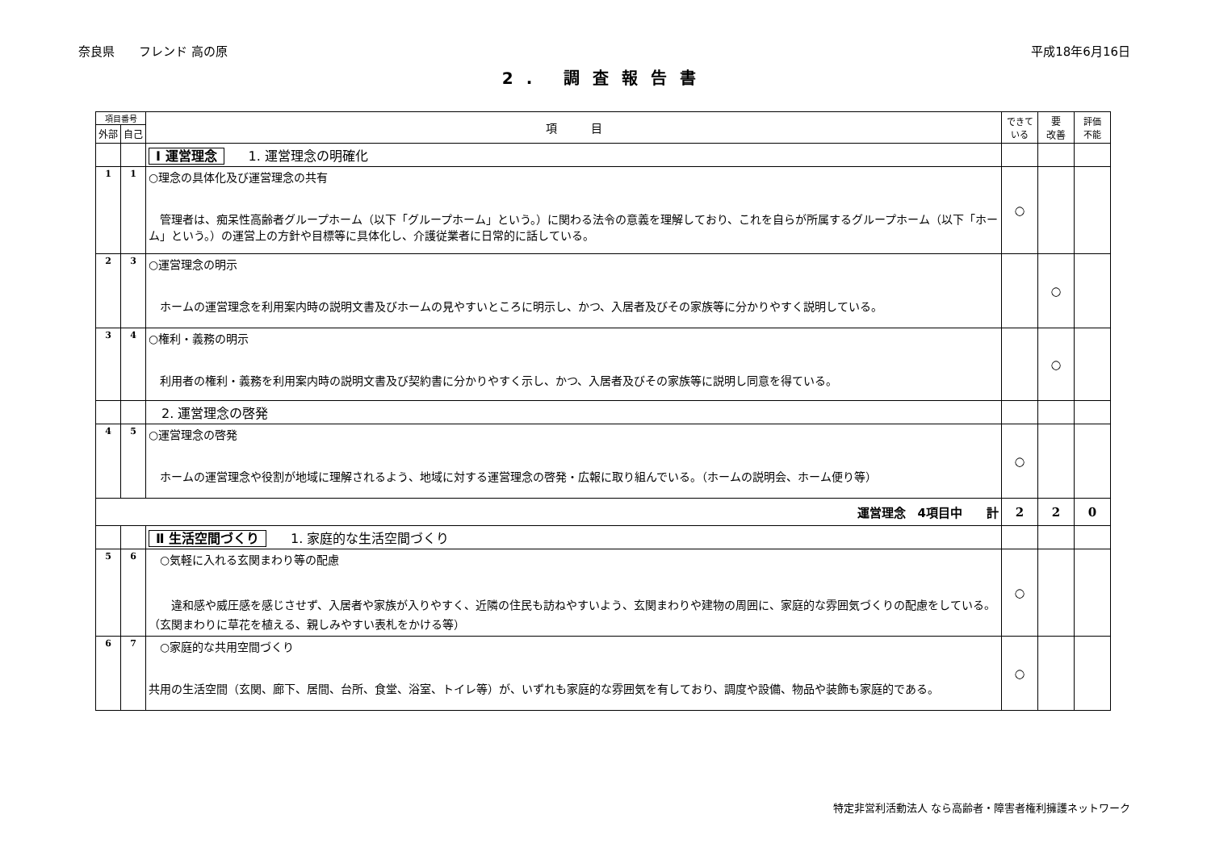奈良県　　フレンド 高の原 平成18年6月16日
2. 調査報告書
| 項目番号 | | 項 目 | できている | 要 改善 | 評価 不能 |
| --- | --- | --- | --- | --- | --- |
| 外部 | 自己 | | | | |
| | | Ⅰ 運営理念 1. 運営理念の明確化 | | | |
| 1 | 1 | ○理念の具体化及び運営理念の共有 管理者は、痴呆性高齢者グループホーム（以下「グループホーム」という。）に関わる法令の意義を理解しており、これを自らが所属するグループホーム（以下「ホーム」という。）の運営上の方針や目標等に具体化し、介護従業者に日常的に話している。 | ○ | | |
| 2 | 3 | ○運営理念の明示 ホームの運営理念を利用案内時の説明文書及びホームの見やすいところに明示し、かつ、入居者及びその家族等に分かりやすく説明している。 | | ○ | |
| 3 | 4 | ○権利・義務の明示 利用者の権利・義務を利用案内時の説明文書及び契約書に分かりやすく示し、かつ、入居者及びその家族等に説明し同意を得ている。 | | ○ | |
| | | 2. 運営理念の啓発 | | | |
| 4 | 5 | ○運営理念の啓発 ホームの運営理念や役割が地域に理解されるよう、地域に対する運営理念の啓発・広報に取り組んでいる。（ホームの説明会、ホーム便り等） | ○ | | |
| 運営理念 4項目中 計 | | | 2 | 2 | 0 |
| | | Ⅱ 生活空間づくり 1. 家庭的な生活空間づくり | | | |
| 5 | 6 | ○気軽に入れる玄関まわり等の配慮 違和感や威圧感を感じさせず、入居者や家族が入りやすく、近隣の住民も訪ねやすいよう、玄関まわりや建物の周囲に、家庭的な雰囲気づくりの配慮をしている。（玄関まわりに草花を植える、親しみやすい表札をかける等） | ○ | | |
| 6 | 7 | ○家庭的な共用空間づくり 共用の生活空間（玄関、廊下、居間、台所、食堂、浴室、トイレ等）が、いずれも家庭的な雰囲気を有しており、調度や設備、物品や装飾も家庭的である。 | ○ | | |
特定非営利活動法人 なら高齢者・障害者権利擁護ネットワーク